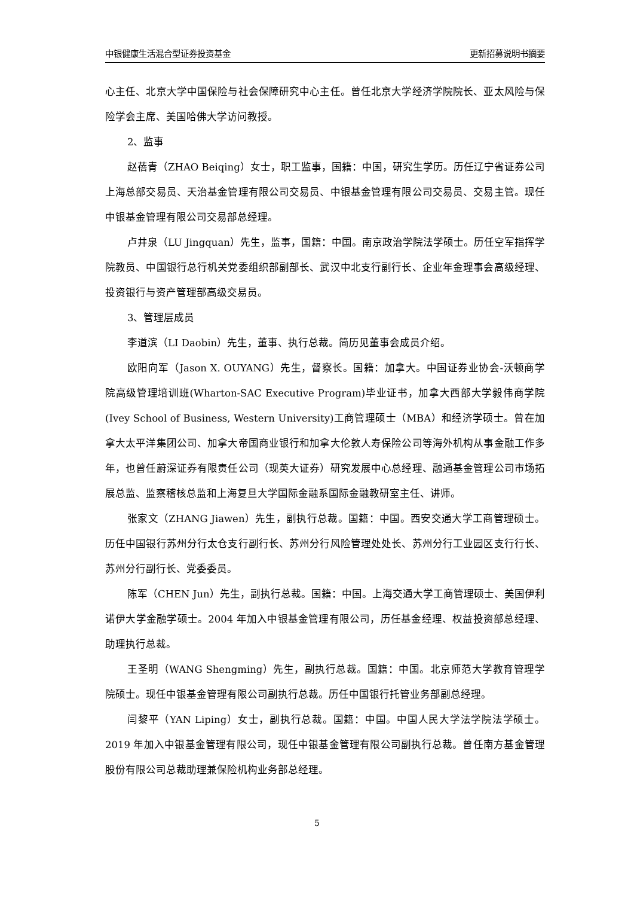中银健康生活混合型证券投资基金 更新招募说明书摘要
心主任、北京大学中国保险与社会保障研究中心主任。曾任北京大学经济学院院长、亚太风险与保险学会主席、美国哈佛大学访问教授。
2、监事
赵蓓青（ZHAO Beiqing）女士，职工监事，国籍：中国，研究生学历。历任辽宁省证券公司上海总部交易员、天治基金管理有限公司交易员、中银基金管理有限公司交易员、交易主管。现任中银基金管理有限公司交易部总经理。
卢井泉（LU Jingquan）先生，监事，国籍：中国。南京政治学院法学硕士。历任空军指挥学院教员、中国银行总行机关党委组织部副部长、武汉中北支行副行长、企业年金理事会高级经理、投资银行与资产管理部高级交易员。
3、管理层成员
李道滨（LI Daobin）先生，董事、执行总裁。简历见董事会成员介绍。
欧阳向军（Jason X. OUYANG）先生，督察长。国籍：加拿大。中国证券业协会-沃顿商学院高级管理培训班(Wharton-SAC Executive Program)毕业证书，加拿大西部大学毅伟商学院(Ivey School of Business, Western University)工商管理硕士（MBA）和经济学硕士。曾在加拿大太平洋集团公司、加拿大帝国商业银行和加拿大伦敦人寿保险公司等海外机构从事金融工作多年，也曾任蔚深证券有限责任公司（现英大证券）研究发展中心总经理、融通基金管理公司市场拓展总监、监察稽核总监和上海复旦大学国际金融系国际金融教研室主任、讲师。
张家文（ZHANG Jiawen）先生，副执行总裁。国籍：中国。西安交通大学工商管理硕士。历任中国银行苏州分行太仓支行副行长、苏州分行风险管理处处长、苏州分行工业园区支行行长、苏州分行副行长、党委委员。
陈军（CHEN Jun）先生，副执行总裁。国籍：中国。上海交通大学工商管理硕士、美国伊利诺伊大学金融学硕士。2004 年加入中银基金管理有限公司，历任基金经理、权益投资部总经理、助理执行总裁。
王圣明（WANG Shengming）先生，副执行总裁。国籍：中国。北京师范大学教育管理学院硕士。现任中银基金管理有限公司副执行总裁。历任中国银行托管业务部副总经理。
闫黎平（YAN Liping）女士，副执行总裁。国籍：中国。中国人民大学法学院法学硕士。2019 年加入中银基金管理有限公司，现任中银基金管理有限公司副执行总裁。曾任南方基金管理股份有限公司总裁助理兼保险机构业务部总经理。
5